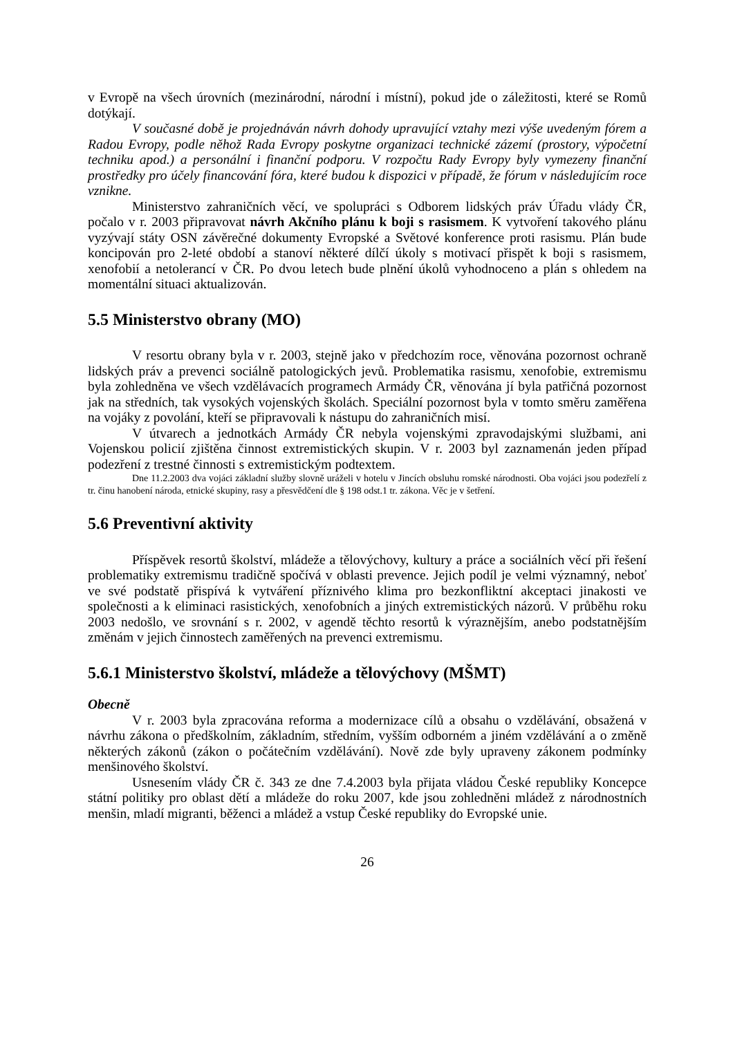v Evropě na všech úrovních (mezinárodní, národní i místní), pokud jde o záležitosti, které se Romů dotýkají.
V současné době je projednáván návrh dohody upravující vztahy mezi výše uvedeným fórem a Radou Evropy, podle něhož Rada Evropy poskytne organizaci technické zázemí (prostory, výpočetní techniku apod.) a personální i finanční podporu. V rozpočtu Rady Evropy byly vymezeny finanční prostředky pro účely financování fóra, které budou k dispozici v případě, že fórum v následujícím roce vznikne.
Ministerstvo zahraničních věcí, ve spolupráci s Odborem lidských práv Úřadu vlády ČR, počalo v r. 2003 připravovat návrh Akčního plánu k boji s rasismem. K vytvoření takového plánu vyzývají státy OSN závěrečné dokumenty Evropské a Světové konference proti rasismu. Plán bude koncipován pro 2-leté období a stanoví některé dílčí úkoly s motivací přispět k boji s rasismem, xenofobií a netolerancí v ČR. Po dvou letech bude plnění úkolů vyhodnoceno a plán s ohledem na momentální situaci aktualizován.
5.5 Ministerstvo obrany (MO)
V resortu obrany byla v r. 2003, stejně jako v předchozím roce, věnována pozornost ochraně lidských práv a prevenci sociálně patologických jevů. Problematika rasismu, xenofobie, extremismu byla zohledněna ve všech vzdělávacích programech Armády ČR, věnována jí byla patřičná pozornost jak na středních, tak vysokých vojenských školách. Speciální pozornost byla v tomto směru zaměřena na vojáky z povolání, kteří se připravovali k nástupu do zahraničních misí.
V útvarech a jednotkách Armády ČR nebyla vojenskými zpravodajskými službami, ani Vojenskou policií zjištěna činnost extremistických skupin. V r. 2003 byl zaznamenán jeden případ podezření z trestné činnosti s extremistickým podtextem.
Dne 11.2.2003 dva vojáci základní služby slovně uráželi v hotelu v Jincích obsluhu romské národnosti. Oba vojáci jsou podezřelí z tr. činu hanobení národa, etnické skupiny, rasy a přesvědčení dle § 198 odst.1 tr. zákona. Věc je v šetření.
5.6 Preventivní aktivity
Příspěvek resortů školství, mládeže a tělovýchovy, kultury a práce a sociálních věcí při řešení problematiky extremismu tradičně spočívá v oblasti prevence. Jejich podíl je velmi významný, neboť ve své podstatě přispívá k vytváření příznivého klima pro bezkonfliktní akceptaci jinakosti ve společnosti a k eliminaci rasistických, xenofobních a jiných extremistických názorů. V průběhu roku 2003 nedošlo, ve srovnání s r. 2002, v agendě těchto resortů k výraznějším, anebo podstatnějším změnám v jejich činnostech zaměřených na prevenci extremismu.
5.6.1 Ministerstvo školství, mládeže a tělovýchovy (MŠMT)
Obecně
V r. 2003 byla zpracována reforma a modernizace cílů a obsahu o vzdělávání, obsažená v návrhu zákona o předškolním, základním, středním, vyšším odborném a jiném vzdělávání a o změně některých zákonů (zákon o počátečním vzdělávání). Nově zde byly upraveny zákonem podmínky menšinového školství.
Usnesením vlády ČR č. 343 ze dne 7.4.2003 byla přijata vládou České republiky Koncepce státní politiky pro oblast dětí a mládeže do roku 2007, kde jsou zohledněni mládež z národnostních menšin, mladí migranti, běženci a mládež a vstup České republiky do Evropské unie.
26